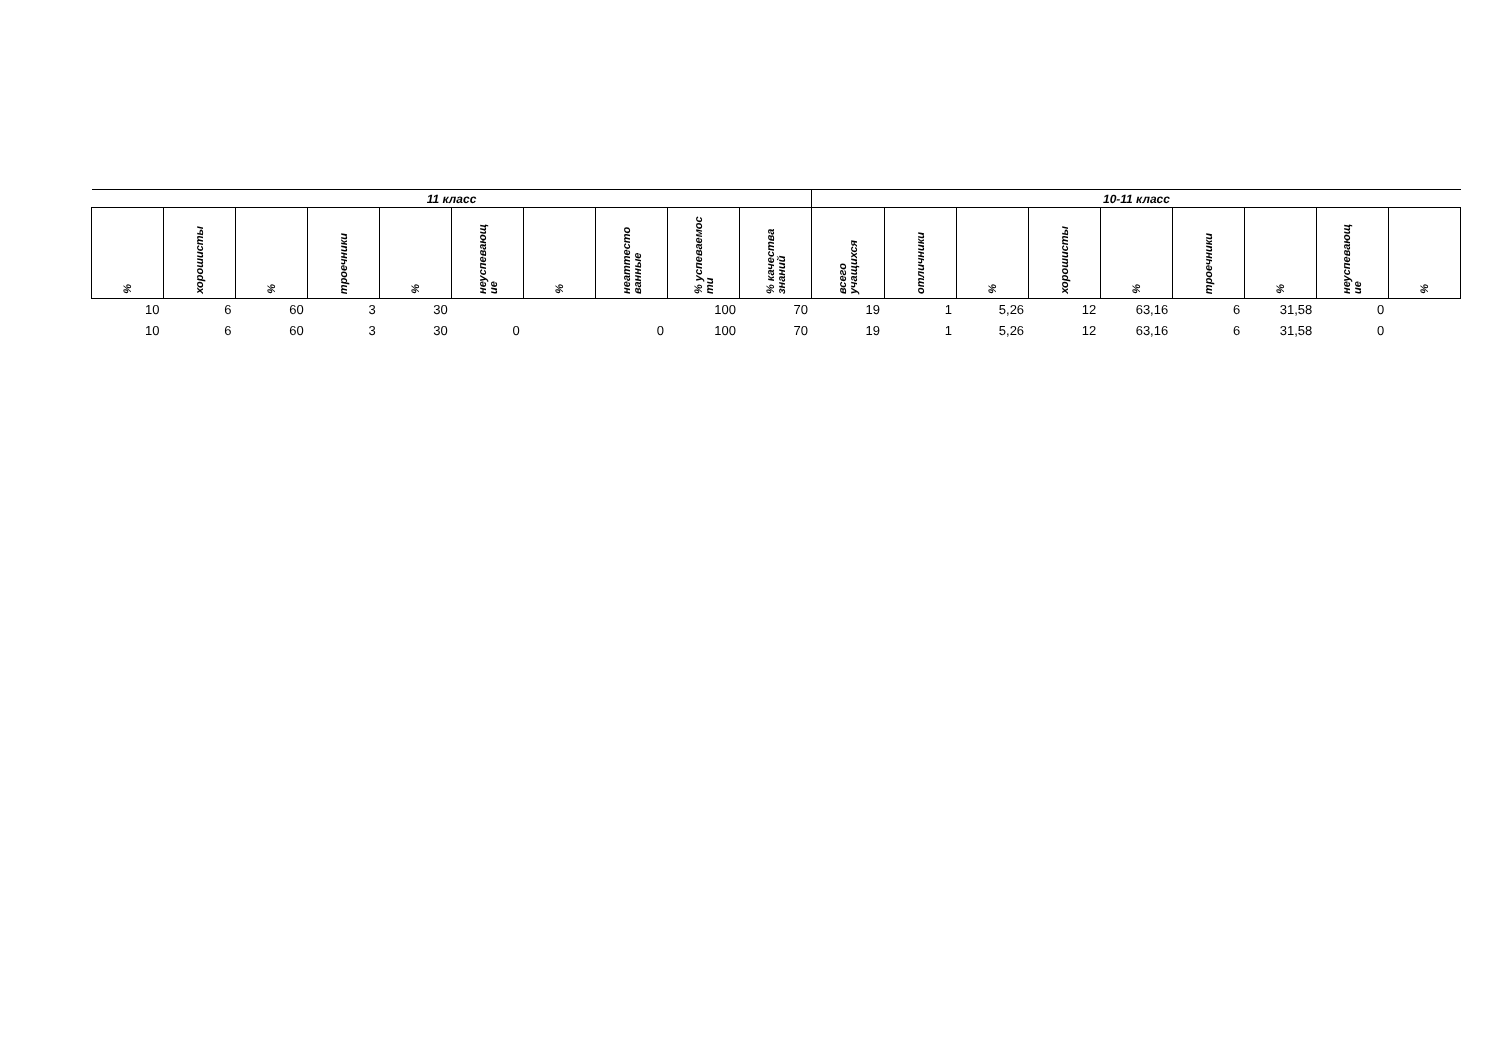| 11 класс | | | | | | | | | | 10-11 класс | | | | | | | | |
| --- | --- | --- | --- | --- | --- | --- | --- | --- | --- | --- | --- | --- | --- | --- | --- | --- | --- | --- |
| % | хорошисты | % | троечники | % | неуспевающ ие | % | неаттесто ванные | % успеваемос ти | % качества знаний | всего учащихся | отличники | % | хорошисты | % | троечники | % | неуспевающ ие | % |
| 10 | 6 | 60 | 3 | 30 | | | | 100 | 70 | 19 | 1 | 5,26 | 12 | 63,16 | 6 | 31,58 | 0 | |
| 10 | 6 | 60 | 3 | 30 | 0 | | 0 | 100 | 70 | 19 | 1 | 5,26 | 12 | 63,16 | 6 | 31,58 | 0 | |